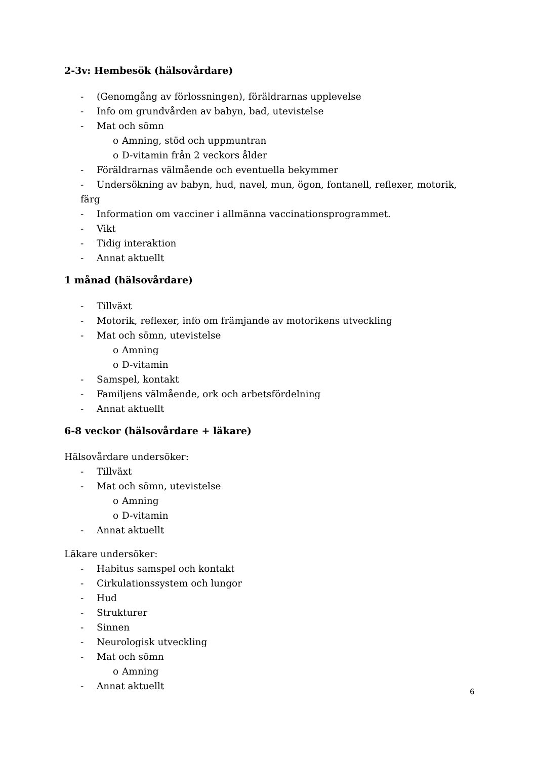2-3v: Hembesök (hälsovårdare)
- (Genomgång av förlossningen), föräldrarnas upplevelse
- Info om grundvården av babyn, bad, utevistelse
- Mat och sömn
o Amning, stöd och uppmuntran
o D-vitamin från 2 veckors ålder
- Föräldrarnas välmående och eventuella bekymmer
- Undersökning av babyn, hud, navel, mun, ögon, fontanell, reflexer, motorik, färg
- Information om vacciner i allmänna vaccinationsprogrammet.
- Vikt
- Tidig interaktion
- Annat aktuellt
1 månad (hälsovårdare)
- Tillväxt
- Motorik, reflexer, info om främjande av motorikens utveckling
- Mat och sömn, utevistelse
o Amning
o D-vitamin
- Samspel, kontakt
- Familjens välmående, ork och arbetsfördelning
- Annat aktuellt
6-8 veckor (hälsovårdare + läkare)
Hälsovårdare undersöker:
- Tillväxt
- Mat och sömn, utevistelse
o Amning
o D-vitamin
- Annat aktuellt
Läkare undersöker:
- Habitus samspel och kontakt
- Cirkulationssystem och lungor
- Hud
- Strukturer
- Sinnen
- Neurologisk utveckling
- Mat och sömn
o Amning
- Annat aktuellt
6